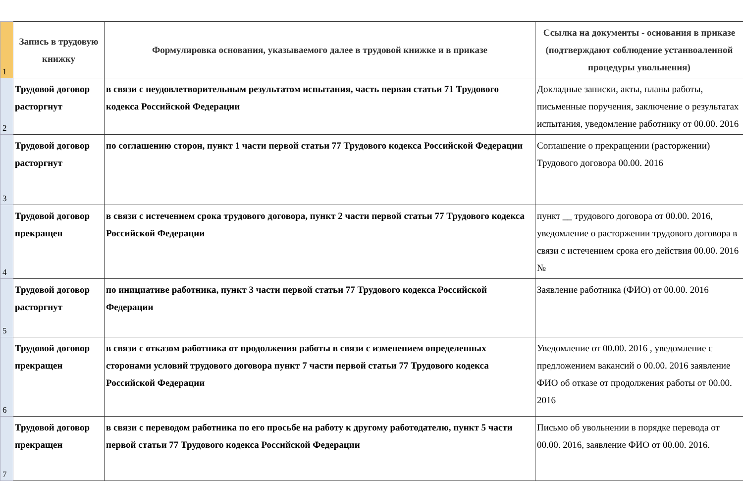| 1 | Запись в трудовую книжку | Формулировка основания, указываемого далее в трудовой книжке и в приказе | Ссылка на документы - основания в приказе (подтверждают соблюдение устанвоаленной процедуры увольнения) |
| 2 | Трудовой договор расторгнут | в связи с неудовлетворительным результатом испытания, часть первая статьи 71 Трудового кодекса Российской Федерации | Докладные записки, акты, планы работы, письменные поручения, заключение о результатах испытания, уведомление работнику от 00.00. 2016 |
| 3 | Трудовой договор расторгнут | по соглашению сторон, пункт 1 части первой статьи 77 Трудового кодекса Российской Федерации | Соглашение о прекращении (расторжении) Трудового договора 00.00. 2016 |
| 4 | Трудовой договор прекращен | в связи с истечением срока трудового договора, пункт 2 части первой статьи 77 Трудового кодекса Российской Федерации | пункт __ трудового договора от 00.00. 2016, уведомление о расторжении трудового договора в связи с истечением срока его действия 00.00. 2016 № |
| 5 | Трудовой договор расторгнут | по инициативе работника, пункт 3 части первой статьи 77 Трудового кодекса Российской Федерации | Заявление работника (ФИО) от 00.00. 2016 |
| 6 | Трудовой договор прекращен | в связи с отказом работника от продолжения работы в связи с изменением определенных сторонами условий трудового договора пункт 7 части первой статьи 77 Трудового кодекса Российской Федерации | Уведомление от 00.00. 2016 , уведомление с предложением вакансий о 00.00. 2016 заявление ФИО об отказе от продолжения работы от 00.00. 2016 |
| 7 | Трудовой договор прекращен | в связи с переводом работника по его просьбе на работу к другому работодателю, пункт 5 части первой статьи 77 Трудового кодекса Российской Федерации | Письмо об увольнении в порядке перевода от 00.00. 2016, заявление ФИО от 00.00. 2016. |